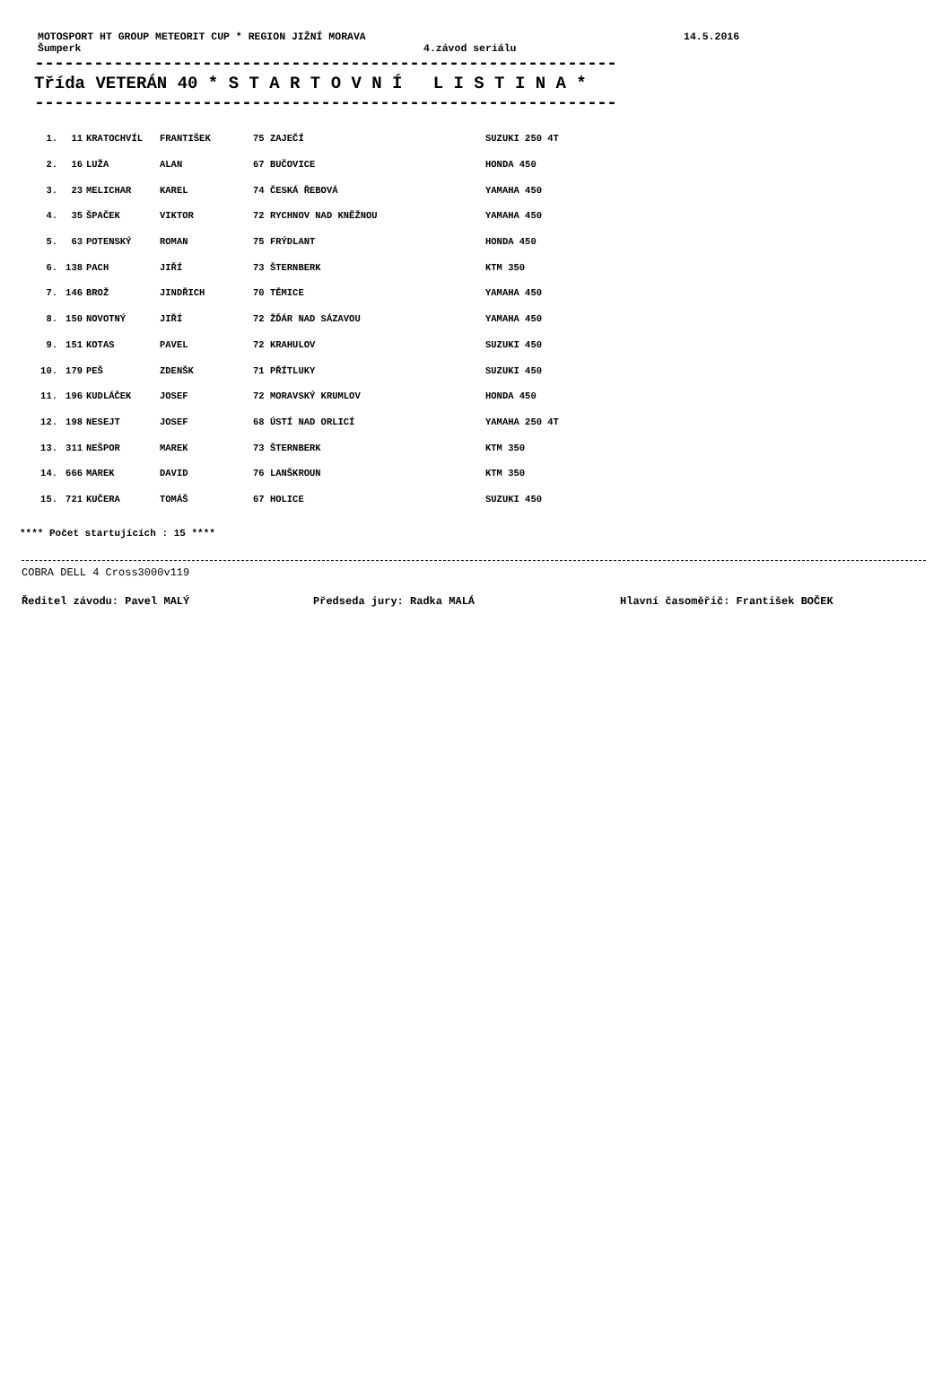MOTOSPORT HT GROUP METEORIT CUP * REGION JIŽNÍ MORAVA 14.5.2016
Šumperk 4.závod seriálu
-----------------------------------------------------------
Třída VETERÁN 40 * S T A R T O V N Í L I S T I N A *
-----------------------------------------------------------
| 1. | 11 | KRATOCHVÍL | FRANTIŠEK | 75 ZAJEČÍ | SUZUKI 250 4T |
| 2. | 16 | LUŽA | ALAN | 67 BUČOVICE | HONDA 450 |
| 3. | 23 | MELICHAR | KAREL | 74 ČESKÁ ŘEBOVÁ | YAMAHA 450 |
| 4. | 35 | ŠPAČEK | VIKTOR | 72 RYCHNOV NAD KNĚŽNOU | YAMAHA 450 |
| 5. | 63 | POTENSKÝ | ROMAN | 75 FRÝDLANT | HONDA 450 |
| 6. | 138 | PACH | JIŘÍ | 73 ŠTERNBERK | KTM 350 |
| 7. | 146 | BROŽ | JINDŘICH | 70 TĚMICE | YAMAHA 450 |
| 8. | 150 | NOVOTNÝ | JIŘÍ | 72 ŽĎÁR NAD SÁZAVOU | YAMAHA 450 |
| 9. | 151 | KOTAS | PAVEL | 72 KRAHULOV | SUZUKI 450 |
| 10. | 179 | PEŠ | ZDENŠK | 71 PŘÍTLUKY | SUZUKI 450 |
| 11. | 196 | KUDLÁČEK | JOSEF | 72 MORAVSKÝ KRUMLOV | HONDA 450 |
| 12. | 198 | NESEJT | JOSEF | 68 ÚSTÍ NAD ORLICÍ | YAMAHA 250 4T |
| 13. | 311 | NEŠPOR | MAREK | 73 ŠTERNBERK | KTM 350 |
| 14. | 666 | MAREK | DAVID | 76 LANŠKROUN | KTM 350 |
| 15. | 721 | KUČERA | TOMÁŠ | 67 HOLICE | SUZUKI 450 |
**** Počet startujících : 15 ****
COBRA DELL 4 Cross3000v119
Ředitel závodu: Pavel MALÝ Předseda jury: Radka MALÁ Hlavní časoměřič: František BOČEK